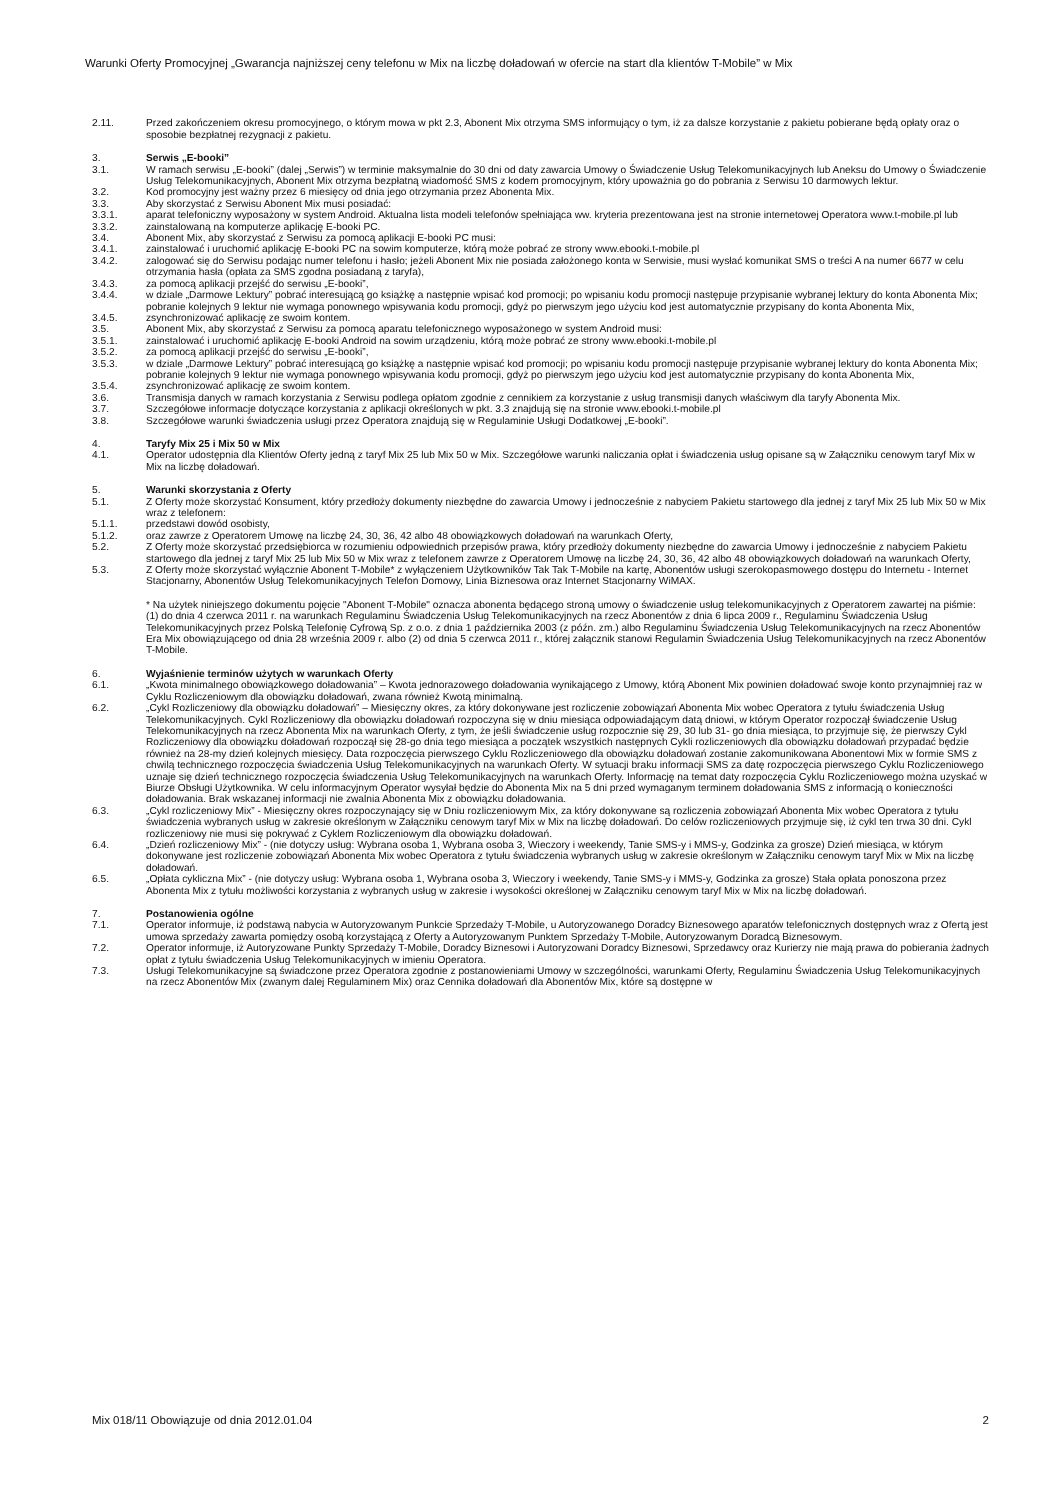Warunki Oferty Promocyjnej „Gwarancja najniższej ceny telefonu w Mix na liczbę doładowań w ofercie na start dla klientów T-Mobile” w Mix
2.11. Przed zakończeniem okresu promocyjnego, o którym mowa w pkt 2.3, Abonent Mix otrzyma SMS informujący o tym, iż za dalsze korzystanie z pakietu pobierane będą opłaty oraz o sposobie bezpłatnej rezygnacji z pakietu.
3. Serwis „E-booki”
3.1. W ramach serwisu „E-booki” (dalej „Serwis”) w terminie maksymalnie do 30 dni od daty zawarcia Umowy o Świadczenie Usług Telekomunikacyjnych lub Aneksu do Umowy o Świadczenie Usług Telekomunikacyjnych, Abonent Mix otrzyma bezpłatną wiadomość SMS z kodem promocyjnym, który upoważnia go do pobrania z Serwisu 10 darmowych lektur.
3.2. Kod promocyjny jest ważny przez 6 miesięcy od dnia jego otrzymania przez Abonenta Mix.
3.3. Aby skorzystać z Serwisu Abonent Mix musi posiadać:
3.3.1. aparat telefoniczny wyposażony w system Android. Aktualna lista modeli telefonów spełniająca ww. kryteria prezentowana jest na stronie internetowej Operatora www.t-mobile.pl lub
3.3.2. zainstalowaną na komputerze aplikację E-booki PC.
3.4. Abonent Mix, aby skorzystać z Serwisu za pomocą aplikacji E-booki PC musi:
3.4.1. zainstalować i uruchomić aplikację E-booki PC na sowim komputerze, którą może pobrać ze strony www.ebooki.t-mobile.pl
3.4.2. zalogować się do Serwisu podając numer telefonu i hasło; jeżeli Abonent Mix nie posiada założonego konta w Serwisie, musi wysłać komunikat SMS o treści A na numer 6677 w celu otrzymania hasła (opłata za SMS zgodna posiadaną z taryfa),
3.4.3. za pomocą aplikacji przejść do serwisu „E-booki”,
3.4.4. w dziale „Darmowe Lektury” pobrać interesującą go książkę a następnie wpisać kod promocji; po wpisaniu kodu promocji następuje przypisanie wybranej lektury do konta Abonenta Mix; pobranie kolejnych 9 lektur nie wymaga ponownego wpisywania kodu promocji, gdyż po pierwszym jego użyciu kod jest automatycznie przypisany do konta Abonenta Mix,
3.4.5. zsynchronizować aplikację ze swoim kontem.
3.5. Abonent Mix, aby skorzystać z Serwisu za pomocą aparatu telefonicznego wyposażonego w system Android musi:
3.5.1. zainstalować i uruchomić aplikację E-booki Android na sowim urządzeniu, którą może pobrać ze strony www.ebooki.t-mobile.pl
3.5.2. za pomocą aplikacji przejść do serwisu „E-booki”,
3.5.3. w dziale „Darmowe Lektury” pobrać interesującą go książkę a następnie wpisać kod promocji; po wpisaniu kodu promocji następuje przypisanie wybranej lektury do konta Abonenta Mix; pobranie kolejnych 9 lektur nie wymaga ponownego wpisywania kodu promocji, gdyż po pierwszym jego użyciu kod jest automatycznie przypisany do konta Abonenta Mix,
3.5.4. zsynchronizować aplikację ze swoim kontem.
3.6. Transmisja danych w ramach korzystania z Serwisu podlega opłatom zgodnie z cennikiem za korzystanie z usług transmisji danych właściwym dla taryfy Abonenta Mix.
3.7. Szczegółowe informacje dotyczące korzystania z aplikacji określonych w pkt. 3.3 znajdują się na stronie www.ebooki.t-mobile.pl
3.8. Szczegółowe warunki świadczenia usługi przez Operatora znajdują się w Regulaminie Usługi Dodatkowej „E-booki”.
4. Taryfy Mix 25 i Mix 50 w Mix
4.1. Operator udostępnia dla Klientów Oferty jedną z taryf Mix 25 lub Mix 50 w Mix. Szczegółowe warunki naliczania opłat i świadczenia usług opisane są w Załączniku cenowym taryf Mix w Mix na liczbę doładowań.
5. Warunki skorzystania z Oferty
5.1. Z Oferty może skorzystać Konsument, który przedłoży dokumenty niezbędne do zawarcia Umowy i jednocześnie z nabyciem Pakietu startowego dla jednej z taryf Mix 25 lub Mix 50 w Mix wraz z telefonem:
5.1.1. przedstawi dowód osobisty,
5.1.2. oraz zawrze z Operatorem Umowę na liczbę 24, 30, 36, 42 albo 48 obowiązkowych doładowań na warunkach Oferty,
5.2. Z Oferty może skorzystać przedsiębiorca w rozumieniu odpowiednich przepisów prawa, który przedłoży dokumenty niezbędne do zawarcia Umowy i jednocześnie z nabyciem Pakietu startowego dla jednej z taryf Mix 25 lub Mix 50 w Mix wraz z telefonem zawrze z Operatorem Umowę na liczbę 24, 30, 36, 42 albo 48 obowiązkowych doładowań na warunkach Oferty,
5.3. Z Oferty może skorzystać wyłącznie Abonent T-Mobile* z wyłączeniem Użytkowników Tak Tak T-Mobile na kartę, Abonentów usługi szerokopasmowego dostępu do Internetu - Internet Stacjonarny, Abonentów Usług Telekomunikacyjnych Telefon Domowy, Linia Biznesowa oraz Internet Stacjonarny WiMAX.
* Na użytek niniejszego dokumentu pojęcie "Abonent T-Mobile" oznacza abonenta będącego stroną umowy o świadczenie usług telekomunikacyjnych z Operatorem zawartej na piśmie: (1) do dnia 4 czerwca 2011 r. na warunkach Regulaminu Świadczenia Usług Telekomunikacyjnych na rzecz Abonentów z dnia 6 lipca 2009 r., Regulaminu Świadczenia Usług Telekomunikacyjnych przez Polską Telefonię Cyfrową Sp. z o.o. z dnia 1 października 2003 (z późn. zm.) albo Regulaminu Świadczenia Usług Telekomunikacyjnych na rzecz Abonentów Era Mix obowiązującego od dnia 28 września 2009 r. albo (2) od dnia 5 czerwca 2011 r., której załącznik stanowi Regulamin Świadczenia Usług Telekomunikacyjnych na rzecz Abonentów T-Mobile.
6. Wyjaśnienie terminów użytych w warunkach Oferty
6.1. „Kwota minimalnego obowiązkowego doładowania” – Kwota jednorazowego doładowania wynikającego z Umowy, którą Abonent Mix powinien doładować swoje konto przynajmniej raz w Cyklu Rozliczeniowym dla obowiązku doładowań, zwana również Kwotą minimalną.
6.2. „Cykl Rozliczeniowy dla obowiązku doładowań” – Miesięczny okres, za który dokonywane jest rozliczenie zobowiązań Abonenta Mix wobec Operatora z tytułu świadczenia Usług Telekomunikacyjnych. Cykl Rozliczeniowy dla obowiązku doładowań rozpoczyna się w dniu miesiąca odpowiadającym datą dniowi, w którym Operator rozpoczął świadczenie Usług Telekomunikacyjnych na rzecz Abonenta Mix na warunkach Oferty, z tym, że jeśli świadczenie usług rozpocznie się 29, 30 lub 31- go dnia miesiąca, to przyjmuje się, że pierwszy Cykl Rozliczeniowy dla obowiązku doładowań rozpoczął się 28-go dnia tego miesiąca a początek wszystkich następnych Cykli rozliczeniowych dla obowiązku doładowań przypadać będzie również na 28-my dzień kolejnych miesięcy. Data rozpoczęcia pierwszego Cyklu Rozliczeniowego dla obowiązku doładowań zostanie zakomunikowana Abonentowi Mix w formie SMS z chwilą technicznego rozpoczęcia świadczenia Usług Telekomunikacyjnych na warunkach Oferty. W sytuacji braku informacji SMS za datę rozpoczęcia pierwszego Cyklu Rozliczeniowego uznaje się dzień technicznego rozpoczęcia świadczenia Usług Telekomunikacyjnych na warunkach Oferty. Informację na temat daty rozpoczęcia Cyklu Rozliczeniowego można uzyskać w Biurze Obsługi Użytkownika. W celu informacyjnym Operator wysyłał będzie do Abonenta Mix na 5 dni przed wymaganym terminem doładowania SMS z informacją o konieczności doładowania. Brak wskazanej informacji nie zwalnia Abonenta Mix z obowiązku doładowania.
6.3. „Cykl rozliczeniowy Mix” - Miesięczny okres rozpoczynający się w Dniu rozliczeniowym Mix, za który dokonywane są rozliczenia zobowiązań Abonenta Mix wobec Operatora z tytułu świadczenia wybranych usług w zakresie określonym w Załączniku cenowym taryf Mix w Mix na liczbę doładowań. Do celów rozliczeniowych przyjmuje się, iż cykl ten trwa 30 dni. Cykl rozliczeniowy nie musi się pokrywać z Cyklem Rozliczeniowym dla obowiązku doładowań.
6.4. „Dzień rozliczeniowy Mix” - (nie dotyczy usług: Wybrana osoba 1, Wybrana osoba 3, Wieczory i weekendy, Tanie SMS-y i MMS-y, Godzinka za grosze) Dzień miesiąca, w którym dokonywane jest rozliczenie zobowiązań Abonenta Mix wobec Operatora z tytułu świadczenia wybranych usług w zakresie określonym w Załączniku cenowym taryf Mix w Mix na liczbę doładowań.
6.5. „Opłata cykliczna Mix” - (nie dotyczy usług: Wybrana osoba 1, Wybrana osoba 3, Wieczory i weekendy, Tanie SMS-y i MMS-y, Godzinka za grosze) Stała opłata ponoszona przez Abonenta Mix z tytułu możliwości korzystania z wybranych usług w zakresie i wysokości określonej w Załączniku cenowym taryf Mix w Mix na liczbę doładowań.
7. Postanowienia ogólne
7.1. Operator informuje, iż podstawą nabycia w Autoryzowanym Punkcie Sprzedaży T-Mobile, u Autoryzowanego Doradcy Biznesowego aparatów telefonicznych dostępnych wraz z Ofertą jest umowa sprzedaży zawarta pomiędzy osobą korzystającą z Oferty a Autoryzowanym Punktem Sprzedaży T-Mobile, Autoryzowanym Doradcą Biznesowym.
7.2. Operator informuje, iż Autoryzowane Punkty Sprzedaży T-Mobile, Doradcy Biznesowi i Autoryzowani Doradcy Biznesowi, Sprzedawcy oraz Kurierzy nie mają prawa do pobierania żadnych opłat z tytułu świadczenia Usług Telekomunikacyjnych w imieniu Operatora.
7.3. Usługi Telekomunikacyjne są świadczone przez Operatora zgodnie z postanowieniami Umowy w szczególności, warunkami Oferty, Regulaminu Świadczenia Usług Telekomunikacyjnych na rzecz Abonentów Mix (zwanym dalej Regulaminem Mix) oraz Cennika doładowań dla Abonentów Mix, które są dostępne w
Mix 018/11 Obowiązuje od dnia 2012.01.04 2